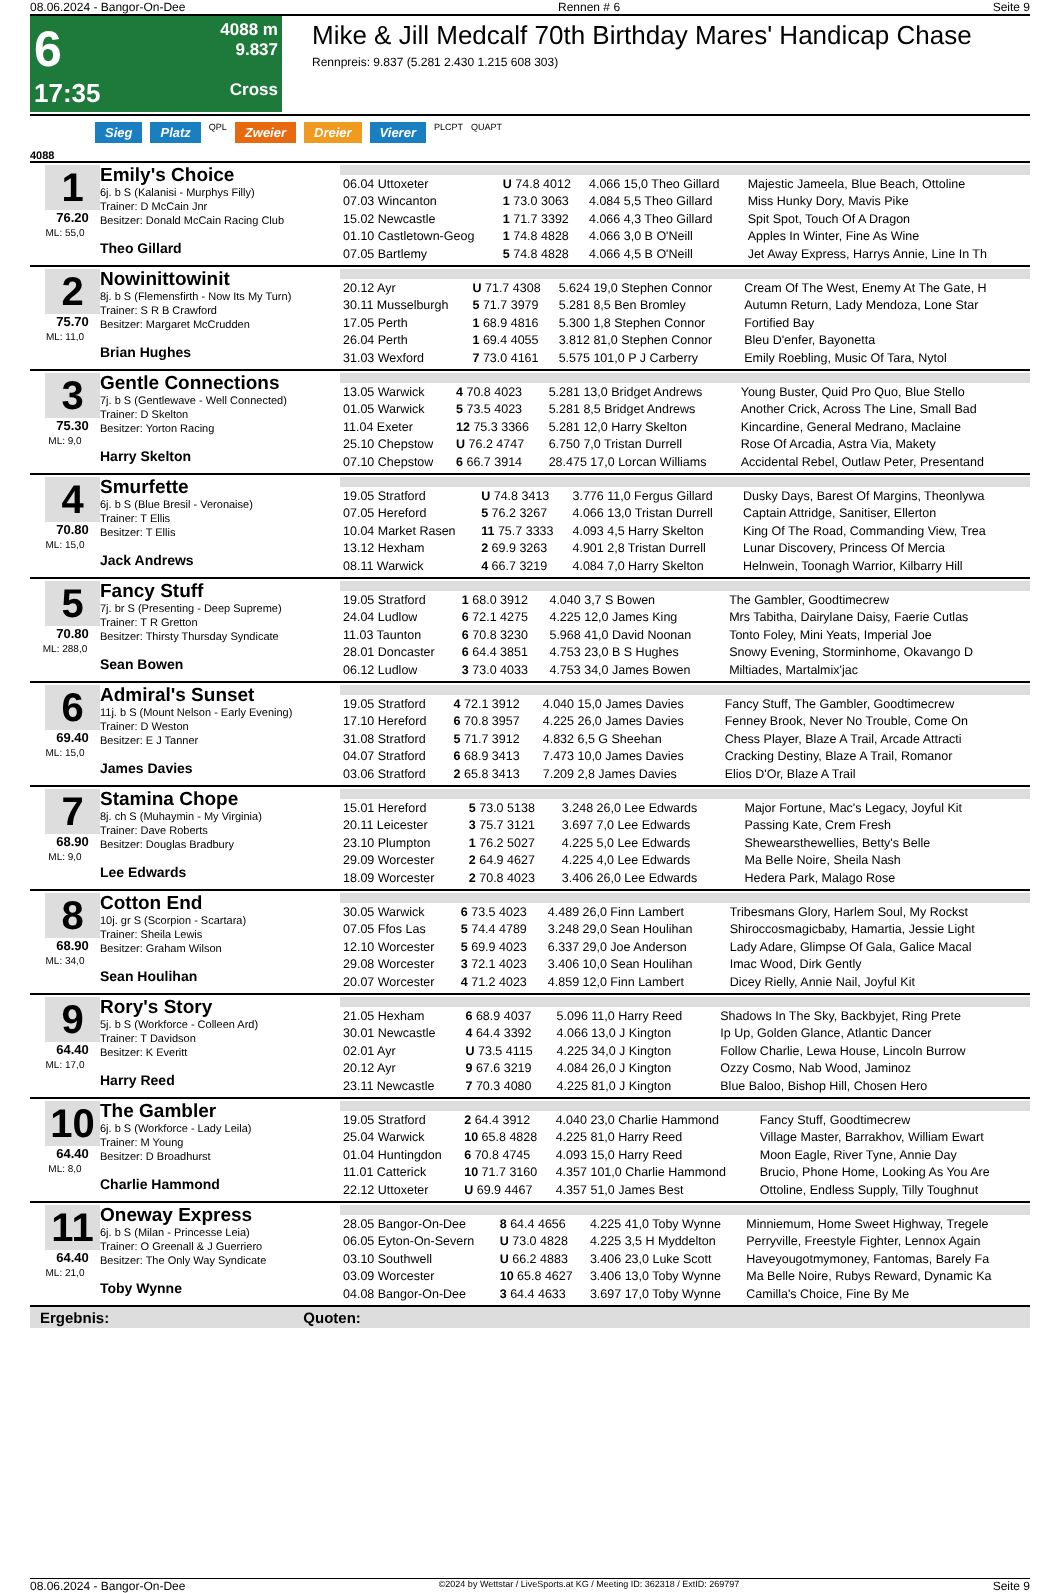08.06.2024 - Bangor-On-Dee Rennen # 6 Seite 9
6
17:35
4088 m
9.837
Cross
Mike & Jill Medcalf 70th Birthday Mares' Handicap Chase
Rennpreis: 9.837 (5.281 2.430 1.215 608 303)
Sieg Platz QPL Zweier Dreier Vierer PLCPT QUAPT
4088
1
76.20
ML: 55,0
Emily's Choice
6j. b S (Kalanisi - Murphys Filly)
Trainer: D McCain Jnr
Besitzer: Donald McCain Racing Club
Theo Gillard
| 06.04 Uttoxeter | U 74.8 4012 | 4.066 15,0 Theo Gillard | Majestic Jameela, Blue Beach, Ottoline |
| 07.03 Wincanton | 1 73.0 3063 | 4.084 5,5 Theo Gillard | Miss Hunky Dory, Mavis Pike |
| 15.02 Newcastle | 1 71.7 3392 | 4.066 4,3 Theo Gillard | Spit Spot, Touch Of A Dragon |
| 01.10 Castletown-Geog | 1 74.8 4828 | 4.066 3,0 B O'Neill | Apples In Winter, Fine As Wine |
| 07.05 Bartlemy | 5 74.8 4828 | 4.066 4,5 B O'Neill | Jet Away Express, Harrys Annie, Line In Th |
2
75.70
ML: 11,0
Nowinittowinit
8j. b S (Flemensfirth - Now Its My Turn)
Trainer: S R B Crawford
Besitzer: Margaret McCrudden
Brian Hughes
| 20.12 Ayr | U 71.7 4308 | 5.624 19,0 Stephen Connor | Cream Of The West, Enemy At The Gate, H |
| 30.11 Musselburgh | 5 71.7 3979 | 5.281 8,5 Ben Bromley | Autumn Return, Lady Mendoza, Lone Star |
| 17.05 Perth | 1 68.9 4816 | 5.300 1,8 Stephen Connor | Fortified Bay |
| 26.04 Perth | 1 69.4 4055 | 3.812 81,0 Stephen Connor | Bleu D'enfer, Bayonetta |
| 31.03 Wexford | 7 73.0 4161 | 5.575 101,0 P J Carberry | Emily Roebling, Music Of Tara, Nytol |
3
75.30
ML: 9,0
Gentle Connections
7j. b S (Gentlewave - Well Connected)
Trainer: D Skelton
Besitzer: Yorton Racing
Harry Skelton
| 13.05 Warwick | 4 70.8 4023 | 5.281 13,0 Bridget Andrews | Young Buster, Quid Pro Quo, Blue Stello |
| 01.05 Warwick | 5 73.5 4023 | 5.281 8,5 Bridget Andrews | Another Crick, Across The Line, Small Bad |
| 11.04 Exeter | 12 75.3 3366 | 5.281 12,0 Harry Skelton | Kincardine, General Medrano, Maclaine |
| 25.10 Chepstow | U 76.2 4747 | 6.750 7,0 Tristan Durrell | Rose Of Arcadia, Astra Via, Makety |
| 07.10 Chepstow | 6 66.7 3914 | 28.475 17,0 Lorcan Williams | Accidental Rebel, Outlaw Peter, Presentand |
4
70.80
ML: 15,0
Smurfette
6j. b S (Blue Bresil - Veronaise)
Trainer: T Ellis
Besitzer: T Ellis
Jack Andrews
| 19.05 Stratford | U 74.8 3413 | 3.776 11,0 Fergus Gillard | Dusky Days, Barest Of Margins, Theonlywa |
| 07.05 Hereford | 5 76.2 3267 | 4.066 13,0 Tristan Durrell | Captain Attridge, Sanitiser, Ellerton |
| 10.04 Market Rasen | 11 75.7 3333 | 4.093 4,5 Harry Skelton | King Of The Road, Commanding View, Trea |
| 13.12 Hexham | 2 69.9 3263 | 4.901 2,8 Tristan Durrell | Lunar Discovery, Princess Of Mercia |
| 08.11 Warwick | 4 66.7 3219 | 4.084 7,0 Harry Skelton | Helnwein, Toonagh Warrior, Kilbarry Hill |
5
70.80
ML: 288,0
Fancy Stuff
7j. br S (Presenting - Deep Supreme)
Trainer: T R Gretton
Besitzer: Thirsty Thursday Syndicate
Sean Bowen
| 19.05 Stratford | 1 68.0 3912 | 4.040 3,7 S Bowen | The Gambler, Goodtimecrew |
| 24.04 Ludlow | 6 72.1 4275 | 4.225 12,0 James King | Mrs Tabitha, Dairylane Daisy, Faerie Cutlas |
| 11.03 Taunton | 6 70.8 3230 | 5.968 41,0 David Noonan | Tonto Foley, Mini Yeats, Imperial Joe |
| 28.01 Doncaster | 6 64.4 3851 | 4.753 23,0 B S Hughes | Snowy Evening, Storminhome, Okavango D |
| 06.12 Ludlow | 3 73.0 4033 | 4.753 34,0 James Bowen | Miltiades, Martalmix'jac |
6
69.40
ML: 15,0
Admiral's Sunset
11j. b S (Mount Nelson - Early Evening)
Trainer: D Weston
Besitzer: E J Tanner
James Davies
| 19.05 Stratford | 4 72.1 3912 | 4.040 15,0 James Davies | Fancy Stuff, The Gambler, Goodtimecrew |
| 17.10 Hereford | 6 70.8 3957 | 4.225 26,0 James Davies | Fenney Brook, Never No Trouble, Come On |
| 31.08 Stratford | 5 71.7 3912 | 4.832 6,5 G Sheehan | Chess Player, Blaze A Trail, Arcade Attracti |
| 04.07 Stratford | 6 68.9 3413 | 7.473 10,0 James Davies | Cracking Destiny, Blaze A Trail, Romanor |
| 03.06 Stratford | 2 65.8 3413 | 7.209 2,8 James Davies | Elios D'Or, Blaze A Trail |
7
68.90
ML: 9,0
Stamina Chope
8j. ch S (Muhaymin - My Virginia)
Trainer: Dave Roberts
Besitzer: Douglas Bradbury
Lee Edwards
| 15.01 Hereford | 5 73.0 5138 | 3.248 26,0 Lee Edwards | Major Fortune, Mac's Legacy, Joyful Kit |
| 20.11 Leicester | 3 75.7 3121 | 3.697 7,0 Lee Edwards | Passing Kate, Crem Fresh |
| 23.10 Plumpton | 1 76.2 5027 | 4.225 5,0 Lee Edwards | Shewearsthewellies, Betty's Belle |
| 29.09 Worcester | 2 64.9 4627 | 4.225 4,0 Lee Edwards | Ma Belle Noire, Sheila Nash |
| 18.09 Worcester | 2 70.8 4023 | 3.406 26,0 Lee Edwards | Hedera Park, Malago Rose |
8
68.90
ML: 34,0
Cotton End
10j. gr S (Scorpion - Scartara)
Trainer: Sheila Lewis
Besitzer: Graham Wilson
Sean Houlihan
| 30.05 Warwick | 6 73.5 4023 | 4.489 26,0 Finn Lambert | Tribesmans Glory, Harlem Soul, My Rockst |
| 07.05 Ffos Las | 5 74.4 4789 | 3.248 29,0 Sean Houlihan | Shiroccosmagicbaby, Hamartia, Jessie Light |
| 12.10 Worcester | 5 69.9 4023 | 6.337 29,0 Joe Anderson | Lady Adare, Glimpse Of Gala, Galice Macal |
| 29.08 Worcester | 3 72.1 4023 | 3.406 10,0 Sean Houlihan | Imac Wood, Dirk Gently |
| 20.07 Worcester | 4 71.2 4023 | 4.859 12,0 Finn Lambert | Dicey Rielly, Annie Nail, Joyful Kit |
9
64.40
ML: 17,0
Rory's Story
5j. b S (Workforce - Colleen Ard)
Trainer: T Davidson
Besitzer: K Everitt
Harry Reed
| 21.05 Hexham | 6 68.9 4037 | 5.096 11,0 Harry Reed | Shadows In The Sky, Backbyjet, Ring Prete |
| 30.01 Newcastle | 4 64.4 3392 | 4.066 13,0 J Kington | Ip Up, Golden Glance, Atlantic Dancer |
| 02.01 Ayr | U 73.5 4115 | 4.225 34,0 J Kington | Follow Charlie, Lewa House, Lincoln Burrow |
| 20.12 Ayr | 9 67.6 3219 | 4.084 26,0 J Kington | Ozzy Cosmo, Nab Wood, Jaminoz |
| 23.11 Newcastle | 7 70.3 4080 | 4.225 81,0 J Kington | Blue Baloo, Bishop Hill, Chosen Hero |
10
64.40
ML: 8,0
The Gambler
6j. b S (Workforce - Lady Leila)
Trainer: M Young
Besitzer: D Broadhurst
Charlie Hammond
| 19.05 Stratford | 2 64.4 3912 | 4.040 23,0 Charlie Hammond | Fancy Stuff, Goodtimecrew |
| 25.04 Warwick | 10 65.8 4828 | 4.225 81,0 Harry Reed | Village Master, Barrakhov, William Ewart |
| 01.04 Huntingdon | 6 70.8 4745 | 4.093 15,0 Harry Reed | Moon Eagle, River Tyne, Annie Day |
| 11.01 Catterick | 10 71.7 3160 | 4.357 101,0 Charlie Hammond | Brucio, Phone Home, Looking As You Are |
| 22.12 Uttoxeter | U 69.9 4467 | 4.357 51,0 James Best | Ottoline, Endless Supply, Tilly Toughnut |
11
64.40
ML: 21,0
Oneway Express
6j. b S (Milan - Princesse Leia)
Trainer: O Greenall & J Guerriero
Besitzer: The Only Way Syndicate
Toby Wynne
| 28.05 Bangor-On-Dee | 8 64.4 4656 | 4.225 41,0 Toby Wynne | Minniemum, Home Sweet Highway, Tregele |
| 06.05 Eyton-On-Severn | U 73.0 4828 | 4.225 3,5 H Myddelton | Perryville, Freestyle Fighter, Lennox Again |
| 03.10 Southwell | U 66.2 4883 | 3.406 23,0 Luke Scott | Haveyougotmymoney, Fantomas, Barely Fa |
| 03.09 Worcester | 10 65.8 4627 | 3.406 13,0 Toby Wynne | Ma Belle Noire, Rubys Reward, Dynamic Ka |
| 04.08 Bangor-On-Dee | 3 64.4 4633 | 3.697 17,0 Toby Wynne | Camilla's Choice, Fine By Me |
Ergebnis: Quoten:
08.06.2024 - Bangor-On-Dee ©2024 by Wettstar / LiveSports.at KG / Meeting ID: 362318 / ExtID: 269797 Seite 9